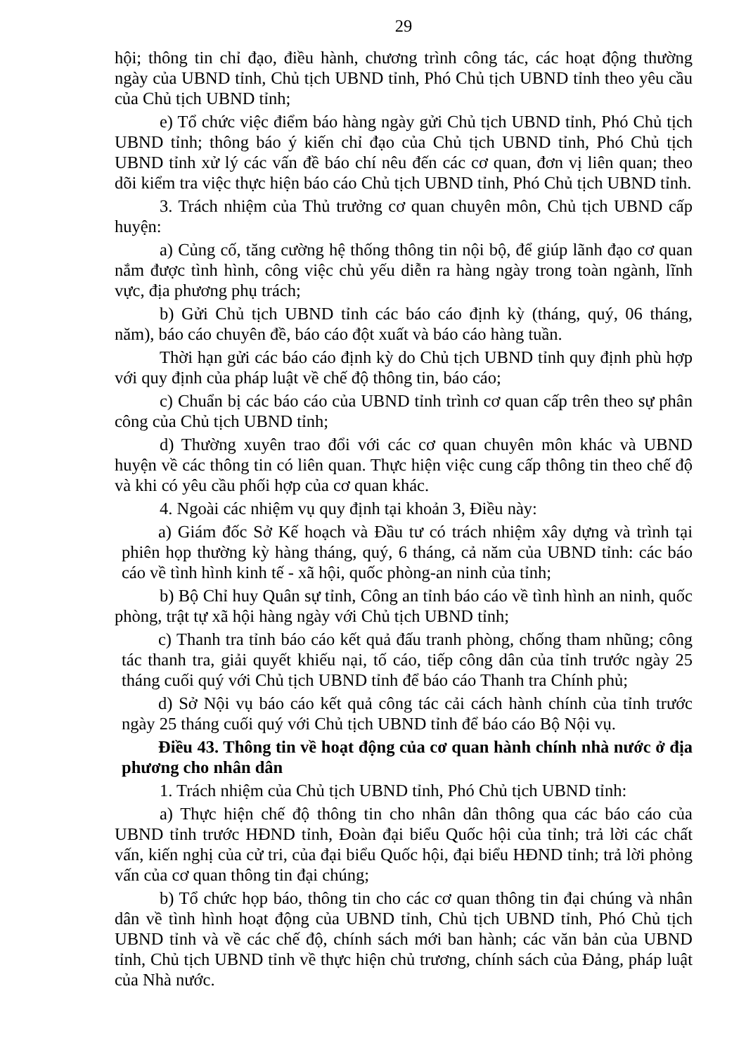29
hội; thông tin chỉ đạo, điều hành, chương trình công tác, các hoạt động thường ngày của UBND tỉnh, Chủ tịch UBND tỉnh, Phó Chủ tịch UBND tỉnh theo yêu cầu của Chủ tịch UBND tỉnh;
e) Tổ chức việc điểm báo hàng ngày gửi Chủ tịch UBND tỉnh, Phó Chủ tịch UBND tỉnh; thông báo ý kiến chỉ đạo của Chủ tịch UBND tỉnh, Phó Chủ tịch UBND tỉnh xử lý các vấn đề báo chí nêu đến các cơ quan, đơn vị liên quan; theo dõi kiểm tra việc thực hiện báo cáo Chủ tịch UBND tỉnh, Phó Chủ tịch UBND tỉnh.
3. Trách nhiệm của Thủ trưởng cơ quan chuyên môn, Chủ tịch UBND cấp huyện:
a) Củng cố, tăng cường hệ thống thông tin nội bộ, để giúp lãnh đạo cơ quan nắm được tình hình, công việc chủ yếu diễn ra hàng ngày trong toàn ngành, lĩnh vực, địa phương phụ trách;
b) Gửi Chủ tịch UBND tỉnh các báo cáo định kỳ (tháng, quý, 06 tháng, năm), báo cáo chuyên đề, báo cáo đột xuất và báo cáo hàng tuần.
Thời hạn gửi các báo cáo định kỳ do Chủ tịch UBND tỉnh quy định phù hợp với quy định của pháp luật về chế độ thông tin, báo cáo;
c) Chuẩn bị các báo cáo của UBND tỉnh trình cơ quan cấp trên theo sự phân công của Chủ tịch UBND tỉnh;
d) Thường xuyên trao đổi với các cơ quan chuyên môn khác và UBND huyện về các thông tin có liên quan. Thực hiện việc cung cấp thông tin theo chế độ và khi có yêu cầu phối hợp của cơ quan khác.
4. Ngoài các nhiệm vụ quy định tại khoản 3, Điều này:
a) Giám đốc Sở Kế hoạch và Đầu tư có trách nhiệm xây dựng và trình tại phiên họp thường kỳ hàng tháng, quý, 6 tháng, cả năm của UBND tỉnh: các báo cáo về tình hình kinh tế - xã hội, quốc phòng-an ninh của tỉnh;
b) Bộ Chỉ huy Quân sự tỉnh, Công an tỉnh báo cáo về tình hình an ninh, quốc phòng, trật tự xã hội hàng ngày với Chủ tịch UBND tỉnh;
c) Thanh tra tỉnh báo cáo kết quả đấu tranh phòng, chống tham nhũng; công tác thanh tra, giải quyết khiếu nại, tố cáo, tiếp công dân của tỉnh trước ngày 25 tháng cuối quý với Chủ tịch UBND tỉnh để báo cáo Thanh tra Chính phủ;
d) Sở Nội vụ báo cáo kết quả công tác cải cách hành chính của tỉnh trước ngày 25 tháng cuối quý với Chủ tịch UBND tỉnh để báo cáo Bộ Nội vụ.
Điều 43. Thông tin về hoạt động của cơ quan hành chính nhà nước ở địa phương cho nhân dân
1. Trách nhiệm của Chủ tịch UBND tỉnh, Phó Chủ tịch UBND tỉnh:
a) Thực hiện chế độ thông tin cho nhân dân thông qua các báo cáo của UBND tỉnh trước HĐND tỉnh, Đoàn đại biểu Quốc hội của tỉnh; trả lời các chất vấn, kiến nghị của cử tri, của đại biểu Quốc hội, đại biểu HĐND tỉnh; trả lời phỏng vấn của cơ quan thông tin đại chúng;
b) Tổ chức họp báo, thông tin cho các cơ quan thông tin đại chúng và nhân dân về tình hình hoạt động của UBND tỉnh, Chủ tịch UBND tỉnh, Phó Chủ tịch UBND tỉnh và về các chế độ, chính sách mới ban hành; các văn bản của UBND tỉnh, Chủ tịch UBND tỉnh về thực hiện chủ trương, chính sách của Đảng, pháp luật của Nhà nước.